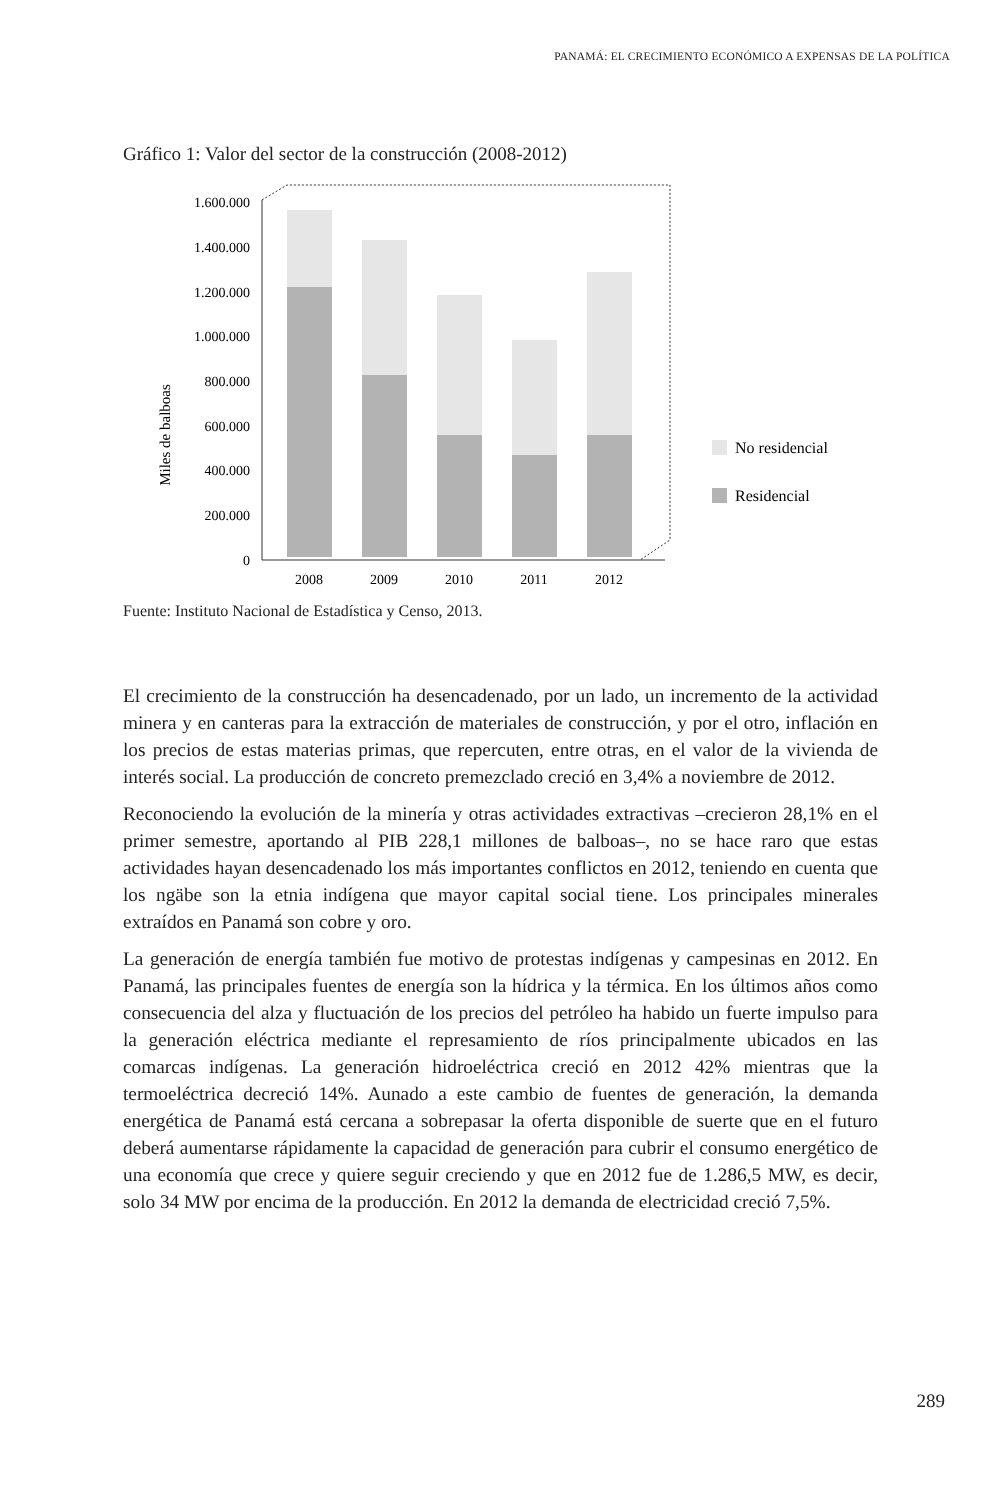PANAMÁ: EL CRECIMIENTO ECONÓMICO A EXPENSAS DE LA POLÍTICA
Gráfico 1: Valor del sector de la construcción (2008-2012)
Miles de balboas
1.600.000
1.400.000
1.200.000
1.000.000
800.000
600.000
400.000
200.000
0
2008
2009
2010
2011
2012
No residencial
Residencial
Fuente: Instituto Nacional de Estadística y Censo, 2013.
El crecimiento de la construcción ha desencadenado, por un lado, un incremento de la actividad minera y en canteras para la extracción de materiales de construcción, y por el otro, inflación en los precios de estas materias primas, que repercuten, entre otras, en el valor de la vivienda de interés social. La producción de concreto premezclado creció en 3,4% a noviembre de 2012.
Reconociendo la evolución de la minería y otras actividades extractivas –crecieron 28,1% en el primer semestre, aportando al PIB 228,1 millones de balboas–, no se hace raro que estas actividades hayan desencadenado los más importantes conflictos en 2012, teniendo en cuenta que los ngäbe son la etnia indígena que mayor capital social tiene. Los principales minerales extraídos en Panamá son cobre y oro.
La generación de energía también fue motivo de protestas indígenas y campesinas en 2012. En Panamá, las principales fuentes de energía son la hídrica y la térmica. En los últimos años como consecuencia del alza y fluctuación de los precios del petróleo ha habido un fuerte impulso para la generación eléctrica mediante el represamiento de ríos principalmente ubicados en las comarcas indígenas. La generación hidroeléctrica creció en 2012 42% mientras que la termoeléctrica decreció 14%. Aunado a este cambio de fuentes de generación, la demanda energética de Panamá está cercana a sobrepasar la oferta disponible de suerte que en el futuro deberá aumentarse rápidamente la capacidad de generación para cubrir el consumo energético de una economía que crece y quiere seguir creciendo y que en 2012 fue de 1.286,5 MW, es decir, solo 34 MW por encima de la producción. En 2012 la demanda de electricidad creció 7,5%.
289